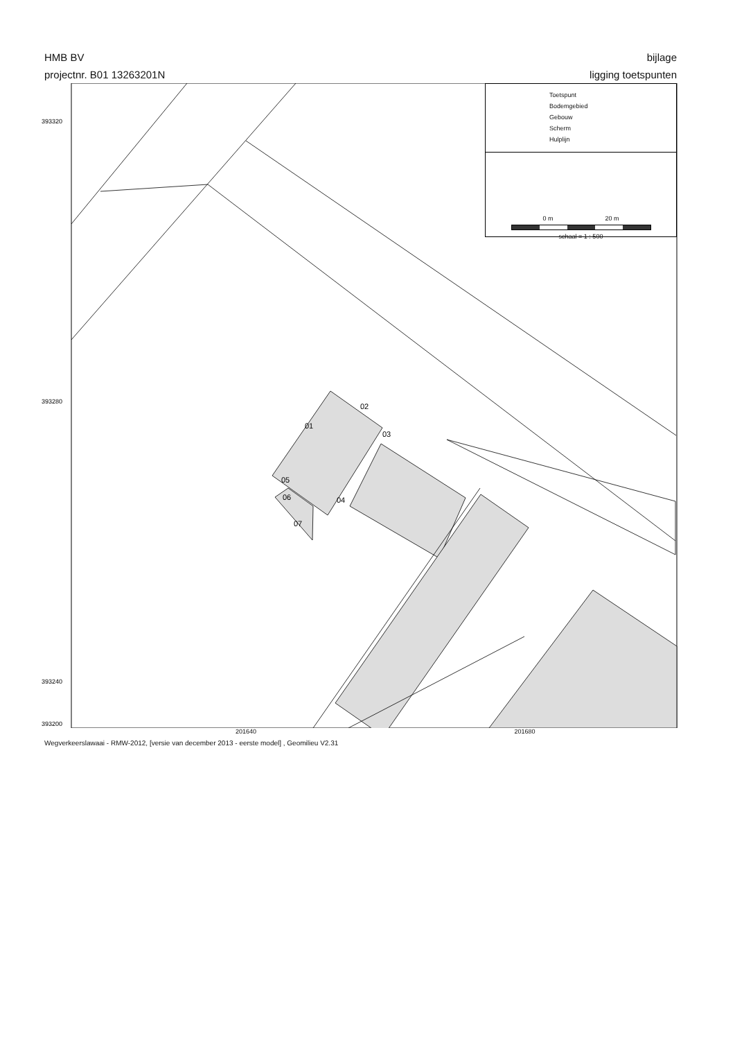HMB BV
projectnr. B01 13263201N
bijlage
ligging toetspunten
01
02
03
04
05
06
07
393320
393280
393240
393200
Toetspunt
Bodemgebied
Gebouw
Scherm
Hulplijn
0 m 20 m
schaal = 1 : 500
201640 201680
Wegverkeerslawaai - RMW-2012, [versie van december 2013 - eerste model] , Geomilieu V2.31